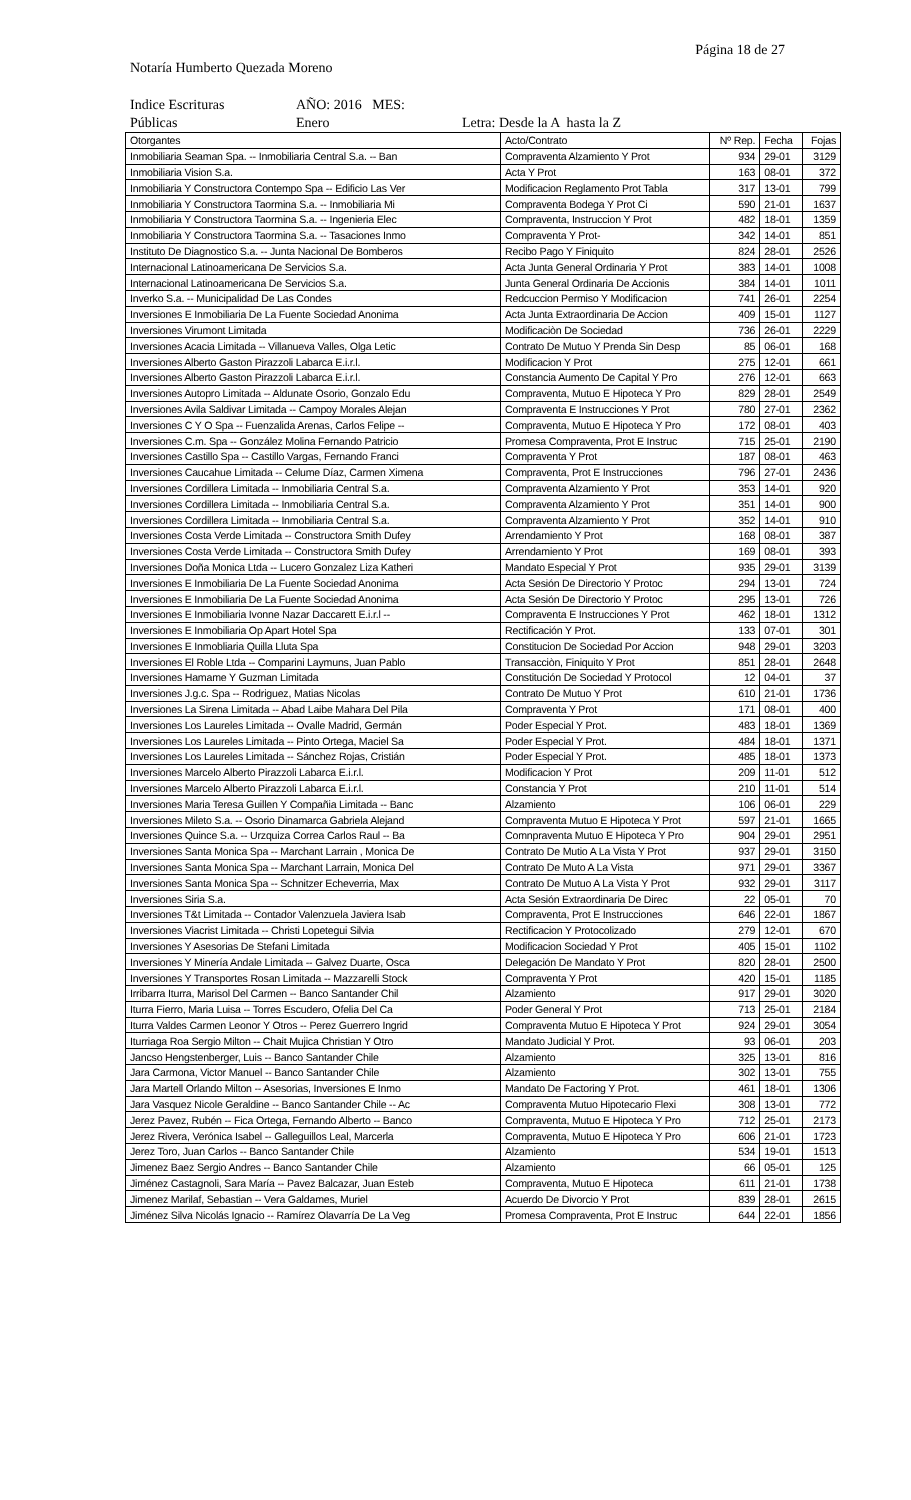Página 18 de 27
Notaría Humberto Quezada Moreno
Indice Escrituras
Públicas
AÑO: 2016 MES:
Enero
Letra: Desde la A hasta la Z
| Otorgantes | Acto/Contrato | Nº Rep. | Fecha | Fojas |
| --- | --- | --- | --- | --- |
| Inmobiliaria Seaman Spa. -- Inmobiliaria Central S.a. -- Ban | Compraventa Alzamiento Y Prot | 934 | 29-01 | 3129 |
| Inmobiliaria Vision S.a. | Acta Y Prot | 163 | 08-01 | 372 |
| Inmobiliaria Y Constructora Contempo Spa -- Edificio Las Ver | Modificacion Reglamento Prot Tabla | 317 | 13-01 | 799 |
| Inmobiliaria Y Constructora Taormina S.a. -- Inmobiliaria Mi | Compraventa Bodega Y Prot Ci | 590 | 21-01 | 1637 |
| Inmobiliaria Y Constructora Taormina S.a. -- Ingenieria Elec | Compraventa, Instruccion Y Prot | 482 | 18-01 | 1359 |
| Inmobiliaria Y Constructora Taormina S.a. -- Tasaciones Inmo | Compraventa Y Prot- | 342 | 14-01 | 851 |
| Instituto De Diagnostico S.a. -- Junta Nacional De Bomberos | Recibo Pago Y Finiquito | 824 | 28-01 | 2526 |
| Internacional Latinoamericana De Servicios S.a. | Acta Junta General Ordinaria Y Prot | 383 | 14-01 | 1008 |
| Internacional Latinoamericana De Servicios S.a. | Junta General Ordinaria De Accionis | 384 | 14-01 | 1011 |
| Inverko S.a. -- Municipalidad De Las Condes | Redcuccion Permiso Y Modificacion | 741 | 26-01 | 2254 |
| Inversiones E Inmobiliaria De La Fuente Sociedad Anonima | Acta Junta Extraordinaria De Accion | 409 | 15-01 | 1127 |
| Inversiones Virumont Limitada | Modificaciòn De Sociedad | 736 | 26-01 | 2229 |
| Inversiones Acacia Limitada -- Villanueva Valles, Olga Letic | Contrato De Mutuo Y Prenda Sin Desp | 85 | 06-01 | 168 |
| Inversiones Alberto Gaston Pirazzoli Labarca E.i.r.l. | Modificacion Y Prot | 275 | 12-01 | 661 |
| Inversiones Alberto Gaston Pirazzoli Labarca E.i.r.l. | Constancia Aumento De Capital Y Pro | 276 | 12-01 | 663 |
| Inversiones Autopro Limitada -- Aldunate Osorio, Gonzalo Edu | Compraventa, Mutuo E Hipoteca Y Pro | 829 | 28-01 | 2549 |
| Inversiones Avila Saldivar Limitada -- Campoy Morales Alejan | Compraventa E Instrucciones Y Prot | 780 | 27-01 | 2362 |
| Inversiones C Y O Spa -- Fuenzalida Arenas, Carlos Felipe -- | Compraventa, Mutuo E Hipoteca Y Pro | 172 | 08-01 | 403 |
| Inversiones C.m. Spa -- González Molina Fernando Patricio | Promesa Compraventa, Prot E Instruc | 715 | 25-01 | 2190 |
| Inversiones Castillo Spa -- Castillo Vargas, Fernando Franci | Compraventa Y Prot | 187 | 08-01 | 463 |
| Inversiones Caucahue Limitada -- Celume Díaz, Carmen Ximena | Compraventa, Prot E Instrucciones | 796 | 27-01 | 2436 |
| Inversiones Cordillera Limitada -- Inmobiliaria Central S.a. | Compraventa Alzamiento Y Prot | 353 | 14-01 | 920 |
| Inversiones Cordillera Limitada -- Inmobiliaria Central S.a. | Compraventa Alzamiento Y Prot | 351 | 14-01 | 900 |
| Inversiones Cordillera Limitada -- Inmobiliaria Central S.a. | Compraventa Alzamiento Y Prot | 352 | 14-01 | 910 |
| Inversiones Costa Verde Limitada -- Constructora Smith Dufey | Arrendamiento Y Prot | 168 | 08-01 | 387 |
| Inversiones Costa Verde Limitada -- Constructora Smith Dufey | Arrendamiento Y Prot | 169 | 08-01 | 393 |
| Inversiones Doña Monica Ltda -- Lucero Gonzalez Liza Katheri | Mandato Especial Y Prot | 935 | 29-01 | 3139 |
| Inversiones E Inmobiliaria De La Fuente Sociedad Anonima | Acta Sesión De Directorio Y Protoc | 294 | 13-01 | 724 |
| Inversiones E Inmobiliaria De La Fuente Sociedad Anonima | Acta Sesión De Directorio Y Protoc | 295 | 13-01 | 726 |
| Inversiones E Inmobiliaria Ivonne Nazar Daccarett E.i.r.l -- | Compraventa E Instrucciones Y Prot | 462 | 18-01 | 1312 |
| Inversiones E Inmobiliaria Op Apart Hotel Spa | Rectificación Y Prot. | 133 | 07-01 | 301 |
| Inversiones E Inmobliaria Quilla Lluta Spa | Constitucion De Sociedad Por Accion | 948 | 29-01 | 3203 |
| Inversiones El Roble Ltda -- Comparini Laymuns, Juan Pablo | Transacciòn, Finiquito Y Prot | 851 | 28-01 | 2648 |
| Inversiones Hamame Y Guzman Limitada | Constitución De Sociedad Y Protocol | 12 | 04-01 | 37 |
| Inversiones J.g.c. Spa -- Rodriguez, Matias Nicolas | Contrato De Mutuo Y Prot | 610 | 21-01 | 1736 |
| Inversiones La Sirena Limitada -- Abad Laibe Mahara Del Pila | Compraventa Y Prot | 171 | 08-01 | 400 |
| Inversiones Los Laureles Limitada -- Ovalle Madrid, Germán | Poder Especial Y Prot. | 483 | 18-01 | 1369 |
| Inversiones Los Laureles Limitada -- Pinto Ortega, Maciel Sa | Poder Especial Y Prot. | 484 | 18-01 | 1371 |
| Inversiones Los Laureles Limitada -- Sánchez Rojas, Cristián | Poder Especial Y Prot. | 485 | 18-01 | 1373 |
| Inversiones Marcelo Alberto Pirazzoli Labarca E.i.r.l. | Modificacion Y Prot | 209 | 11-01 | 512 |
| Inversiones Marcelo Alberto Pirazzoli Labarca E.i.r.l. | Constancia Y Prot | 210 | 11-01 | 514 |
| Inversiones Maria Teresa Guillen Y Compañia Limitada -- Banc | Alzamiento | 106 | 06-01 | 229 |
| Inversiones Mileto S.a. -- Osorio Dinamarca Gabriela Alejand | Compraventa Mutuo E Hipoteca Y Prot | 597 | 21-01 | 1665 |
| Inversiones Quince S.a. -- Urzquiza Correa Carlos Raul -- Ba | Comnpraventa Mutuo E Hipoteca Y Pro | 904 | 29-01 | 2951 |
| Inversiones Santa Monica Spa -- Marchant Larrain , Monica De | Contrato De Mutio A La Vista Y Prot | 937 | 29-01 | 3150 |
| Inversiones Santa Monica Spa -- Marchant Larrain, Monica Del | Contrato De Muto A La Vista | 971 | 29-01 | 3367 |
| Inversiones Santa Monica Spa -- Schnitzer Echeverria, Max | Contrato De Mutuo A La Vista Y Prot | 932 | 29-01 | 3117 |
| Inversiones Siria S.a. | Acta Sesión Extraordinaria De Direc | 22 | 05-01 | 70 |
| Inversiones T&t Limitada -- Contador Valenzuela Javiera Isab | Compraventa, Prot E Instrucciones | 646 | 22-01 | 1867 |
| Inversiones Viacrist Limitada -- Christi Lopetegui Silvia | Rectificacion Y Protocolizado | 279 | 12-01 | 670 |
| Inversiones Y Asesorias De Stefani Limitada | Modificacion Sociedad Y Prot | 405 | 15-01 | 1102 |
| Inversiones Y Minería Andale Limitada -- Galvez Duarte, Osca | Delegación De Mandato Y Prot | 820 | 28-01 | 2500 |
| Inversiones Y Transportes Rosan Limitada -- Mazzarelli Stock | Compraventa Y Prot | 420 | 15-01 | 1185 |
| Irribarra Iturra, Marisol Del Carmen -- Banco Santander Chil | Alzamiento | 917 | 29-01 | 3020 |
| Iturra Fierro, Maria Luisa -- Torres Escudero, Ofelia Del Ca | Poder General Y Prot | 713 | 25-01 | 2184 |
| Iturra Valdes Carmen Leonor Y Otros -- Perez Guerrero Ingrid | Compraventa Mutuo E Hipoteca Y Prot | 924 | 29-01 | 3054 |
| Iturriaga Roa Sergio Milton -- Chait Mujica Christian Y Otro | Mandato Judicial Y Prot. | 93 | 06-01 | 203 |
| Jancso Hengstenberger, Luis -- Banco Santander Chile | Alzamiento | 325 | 13-01 | 816 |
| Jara Carmona, Victor Manuel -- Banco Santander Chile | Alzamiento | 302 | 13-01 | 755 |
| Jara Martell Orlando Milton -- Asesorias, Inversiones E Inmo | Mandato De Factoring Y Prot. | 461 | 18-01 | 1306 |
| Jara Vasquez Nicole Geraldine -- Banco Santander Chile -- Ac | Compraventa Mutuo Hipotecario Flexi | 308 | 13-01 | 772 |
| Jerez Pavez, Rubén -- Fica Ortega, Fernando Alberto -- Banco | Compraventa, Mutuo E Hipoteca Y Pro | 712 | 25-01 | 2173 |
| Jerez Rivera, Verónica Isabel -- Galleguillos Leal, Marcerla | Compraventa, Mutuo E Hipoteca Y Pro | 606 | 21-01 | 1723 |
| Jerez Toro, Juan Carlos -- Banco Santander Chile | Alzamiento | 534 | 19-01 | 1513 |
| Jimenez Baez Sergio Andres -- Banco Santander Chile | Alzamiento | 66 | 05-01 | 125 |
| Jiménez Castagnoli, Sara María -- Pavez Balcazar, Juan Esteb | Compraventa, Mutuo E Hipoteca | 611 | 21-01 | 1738 |
| Jimenez Marilaf, Sebastian -- Vera Galdames, Muriel | Acuerdo De Divorcio Y Prot | 839 | 28-01 | 2615 |
| Jiménez Silva Nicolás Ignacio -- Ramírez Olavarría De La Veg | Promesa Compraventa, Prot E Instruc | 644 | 22-01 | 1856 |